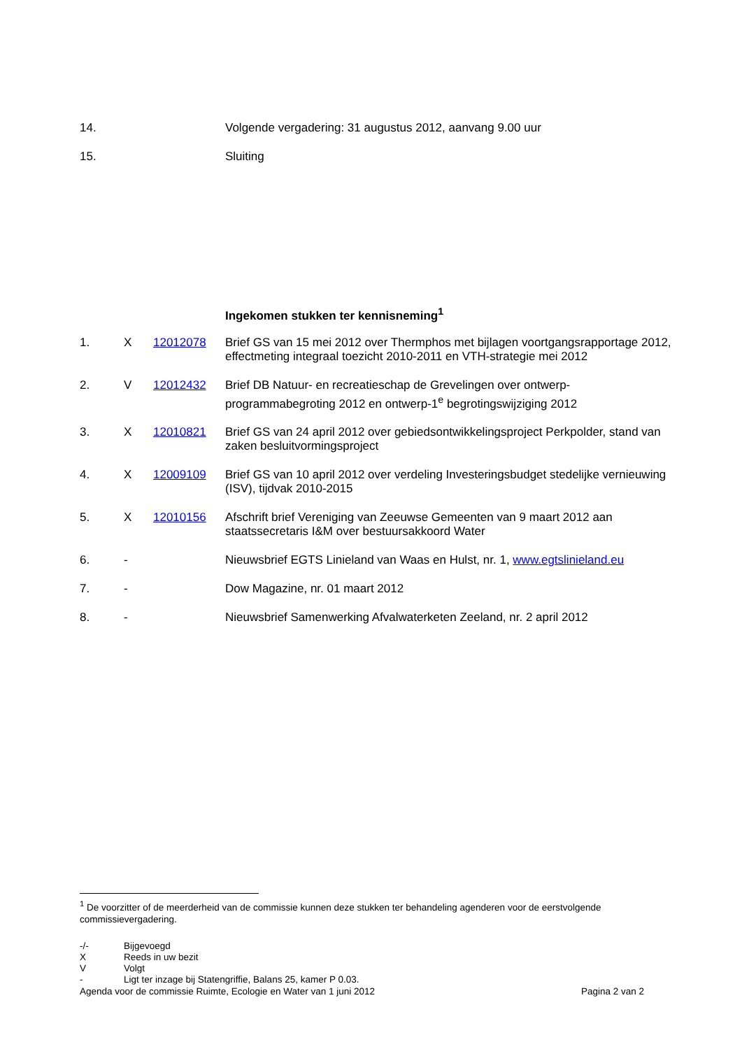| 14. | Volgende vergadering: 31 augustus 2012, aanvang 9.00 uur |
| 15. | Sluiting |
Ingekomen stukken ter kennisneming<sup>1</sup>
| 1. | X | 12012078 | Brief GS van 15 mei 2012 over Thermphos met bijlagen voortgangsrapportage 2012, effectmeting integraal toezicht 2010-2011 en VTH-strategie mei 2012 |
| 2. | V | 12012432 | Brief DB Natuur- en recreatieschap de Grevelingen over ontwerp-programmabegroting 2012 en ontwerp-1<sup>e</sup> begrotingswijziging 2012 |
| 3. | X | 12010821 | Brief GS van 24 april 2012 over gebiedsontwikkelingsproject Perkpolder, stand van zaken besluitvormingsproject |
| 4. | X | 12009109 | Brief GS van 10 april 2012 over verdeling Investeringsbudget stedelijke vernieuwing (ISV), tijdvak 2010-2015 |
| 5. | X | 12010156 | Afschrift brief Vereniging van Zeeuwse Gemeenten van 9 maart 2012 aan staatssecretaris I&M over bestuursakkoord Water |
| 6. | - | | Nieuwsbrief EGTS Linieland van Waas en Hulst, nr. 1, www.egtslinieland.eu |
| 7. | - | | Dow Magazine, nr. 01 maart 2012 |
| 8. | - | | Nieuwsbrief Samenwerking Afvalwaterketen Zeeland, nr. 2 april 2012 |
<sup>1</sup> De voorzitter of de meerderheid van de commissie kunnen deze stukken ter behandeling agenderen voor de eerstvolgende commissievergadering.
| -/- | Bijgevoegd |
| X | Reeds in uw bezit |
| V | Volgt |
| - | Ligt ter inzage bij Statengriffie, Balans 25, kamer P 0.03. |
Agenda voor de commissie Ruimte, Ecologie en Water van 1 juni 2012 Pagina 2 van 2